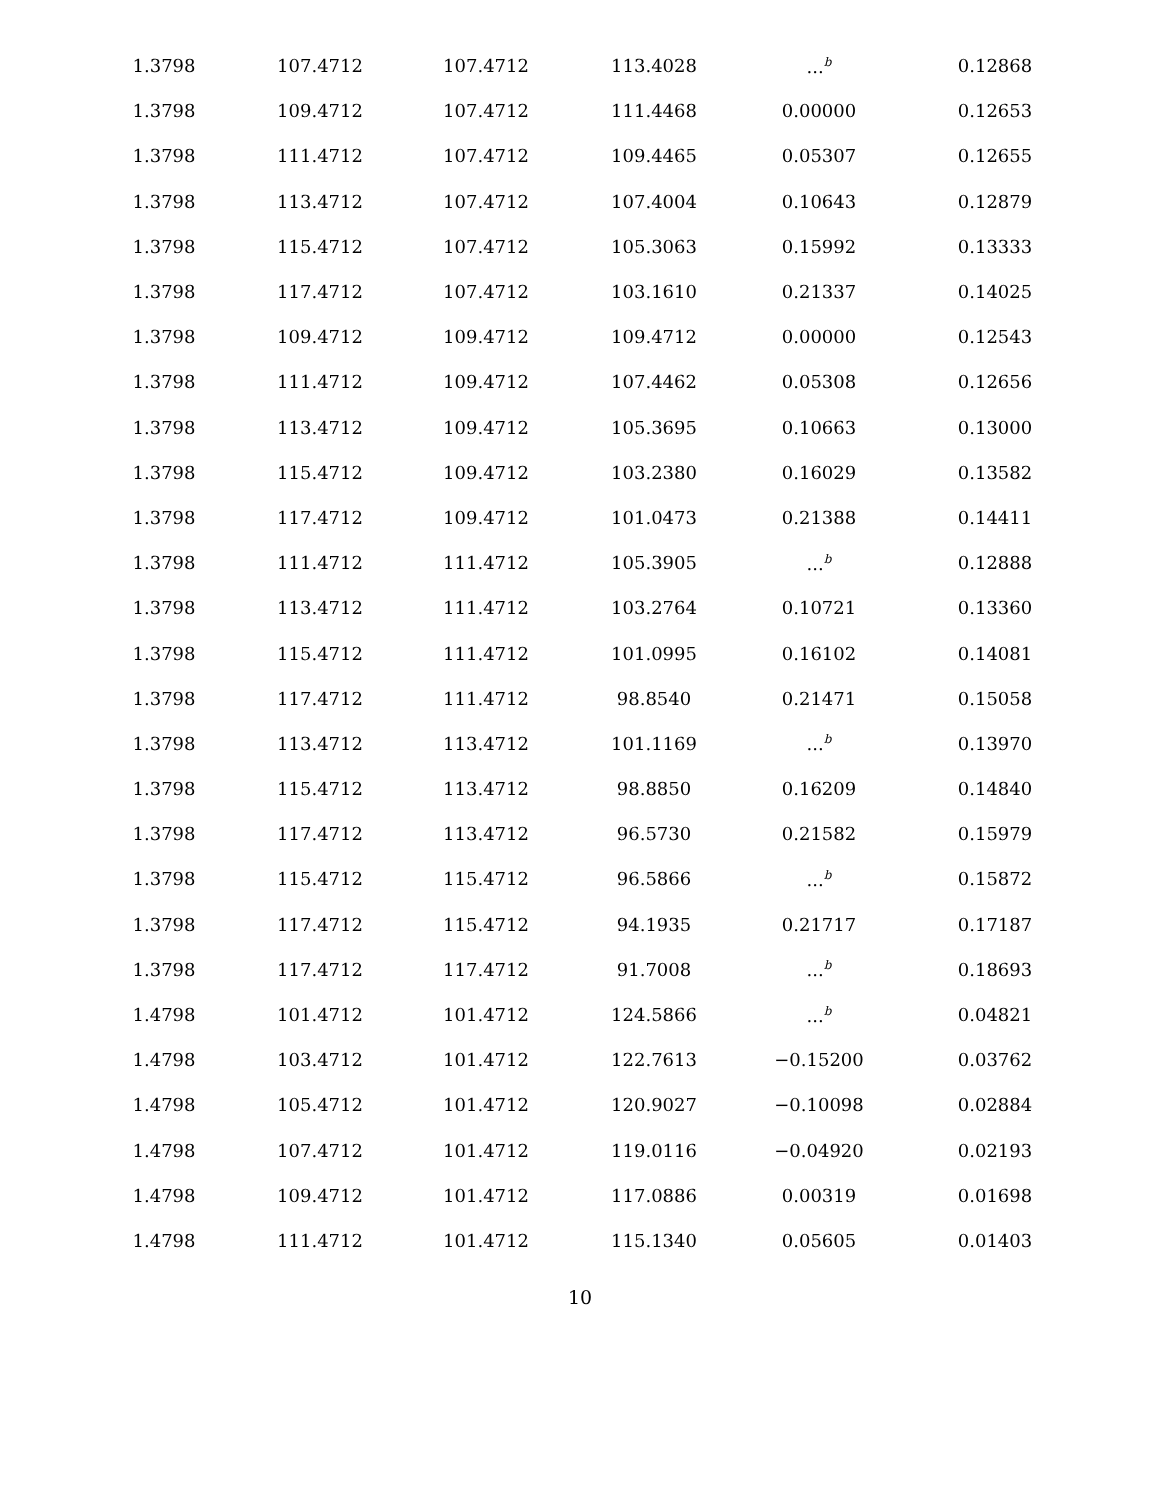| 1.3798 | 107.4712 | 107.4712 | 113.4028 | ...<sup>b</sup> | 0.12868 |
| 1.3798 | 109.4712 | 107.4712 | 111.4468 | 0.00000 | 0.12653 |
| 1.3798 | 111.4712 | 107.4712 | 109.4465 | 0.05307 | 0.12655 |
| 1.3798 | 113.4712 | 107.4712 | 107.4004 | 0.10643 | 0.12879 |
| 1.3798 | 115.4712 | 107.4712 | 105.3063 | 0.15992 | 0.13333 |
| 1.3798 | 117.4712 | 107.4712 | 103.1610 | 0.21337 | 0.14025 |
| 1.3798 | 109.4712 | 109.4712 | 109.4712 | 0.00000 | 0.12543 |
| 1.3798 | 111.4712 | 109.4712 | 107.4462 | 0.05308 | 0.12656 |
| 1.3798 | 113.4712 | 109.4712 | 105.3695 | 0.10663 | 0.13000 |
| 1.3798 | 115.4712 | 109.4712 | 103.2380 | 0.16029 | 0.13582 |
| 1.3798 | 117.4712 | 109.4712 | 101.0473 | 0.21388 | 0.14411 |
| 1.3798 | 111.4712 | 111.4712 | 105.3905 | ...<sup>b</sup> | 0.12888 |
| 1.3798 | 113.4712 | 111.4712 | 103.2764 | 0.10721 | 0.13360 |
| 1.3798 | 115.4712 | 111.4712 | 101.0995 | 0.16102 | 0.14081 |
| 1.3798 | 117.4712 | 111.4712 | 98.8540 | 0.21471 | 0.15058 |
| 1.3798 | 113.4712 | 113.4712 | 101.1169 | ...<sup>b</sup> | 0.13970 |
| 1.3798 | 115.4712 | 113.4712 | 98.8850 | 0.16209 | 0.14840 |
| 1.3798 | 117.4712 | 113.4712 | 96.5730 | 0.21582 | 0.15979 |
| 1.3798 | 115.4712 | 115.4712 | 96.5866 | ...<sup>b</sup> | 0.15872 |
| 1.3798 | 117.4712 | 115.4712 | 94.1935 | 0.21717 | 0.17187 |
| 1.3798 | 117.4712 | 117.4712 | 91.7008 | ...<sup>b</sup> | 0.18693 |
| 1.4798 | 101.4712 | 101.4712 | 124.5866 | ...<sup>b</sup> | 0.04821 |
| 1.4798 | 103.4712 | 101.4712 | 122.7613 | −0.15200 | 0.03762 |
| 1.4798 | 105.4712 | 101.4712 | 120.9027 | −0.10098 | 0.02884 |
| 1.4798 | 107.4712 | 101.4712 | 119.0116 | −0.04920 | 0.02193 |
| 1.4798 | 109.4712 | 101.4712 | 117.0886 | 0.00319 | 0.01698 |
| 1.4798 | 111.4712 | 101.4712 | 115.1340 | 0.05605 | 0.01403 |
10